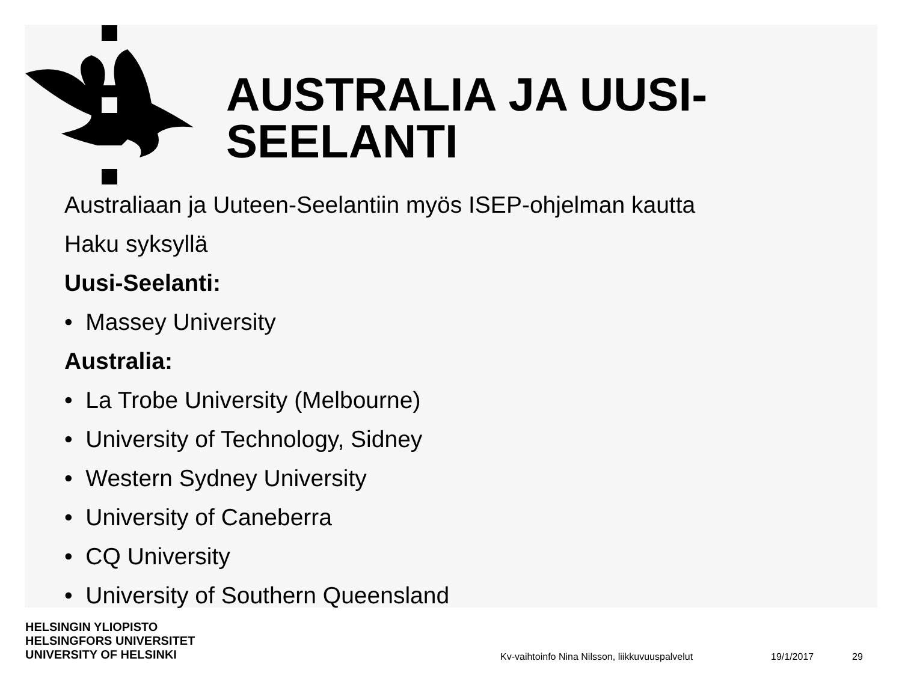AUSTRALIA JA UUSI-
SEELANTI
Australiaan ja Uuteen-Seelantiin myös ISEP-ohjelman kautta
Haku syksyllä
Uusi-Seelanti:
• Massey University
Australia:
• La Trobe University (Melbourne)
• University of Technology, Sidney
• Western Sydney University
• University of Caneberra
• CQ University
• University of Southern Queensland
HELSINGIN YLIOPISTO
HELSINGFORS UNIVERSITET
UNIVERSITY OF HELSINKI
Kv-vaihtoinfo Nina Nilsson, liikkuvuuspalvelut 19/1/2017 29